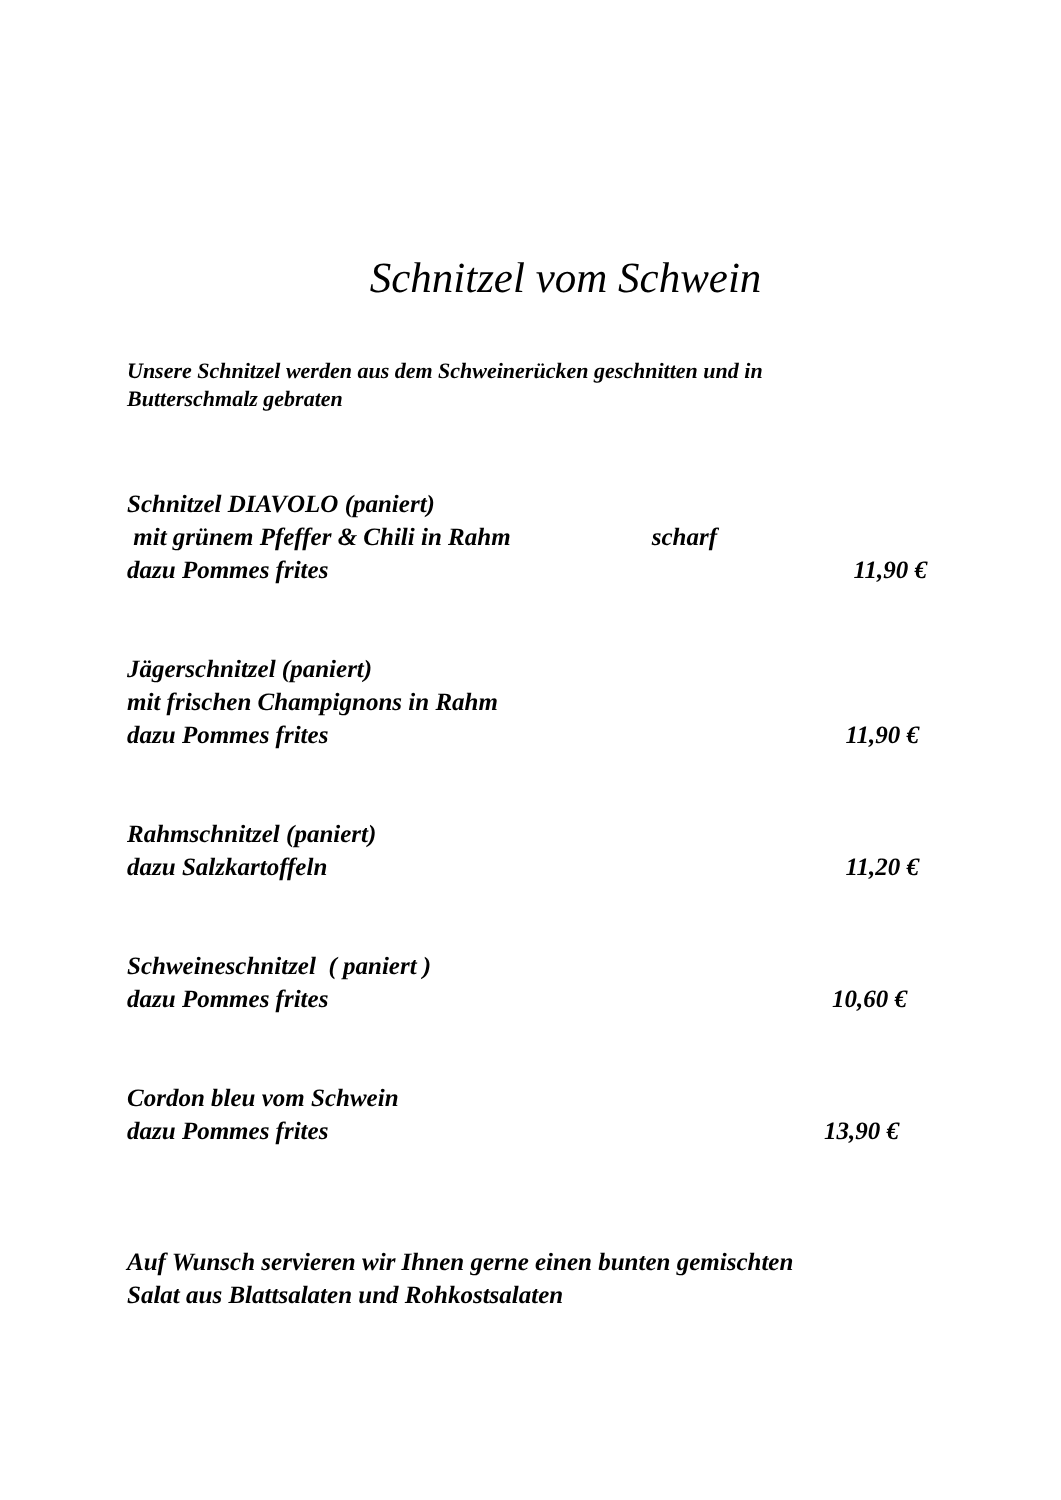Schnitzel vom Schwein
Unsere Schnitzel werden aus dem Schweinerücken geschnitten und in
Butterschmalz gebraten
Schnitzel DIAVOLO (paniert)
mit grünem Pfeffer & Chili in Rahm scharf
dazu Pommes frites 11,90 €
Jägerschnitzel (paniert)
mit frischen Champignons in Rahm
dazu Pommes frites 11,90 €
Rahmschnitzel (paniert)
dazu Salzkartoffeln 11,20 €
Schweineschnitzel ( paniert )
dazu Pommes frites 10,60 €
Cordon bleu vom Schwein
dazu Pommes frites 13,90 €
Auf Wunsch servieren wir Ihnen gerne einen bunten gemischten
Salat aus Blattsalaten und Rohkostsalaten